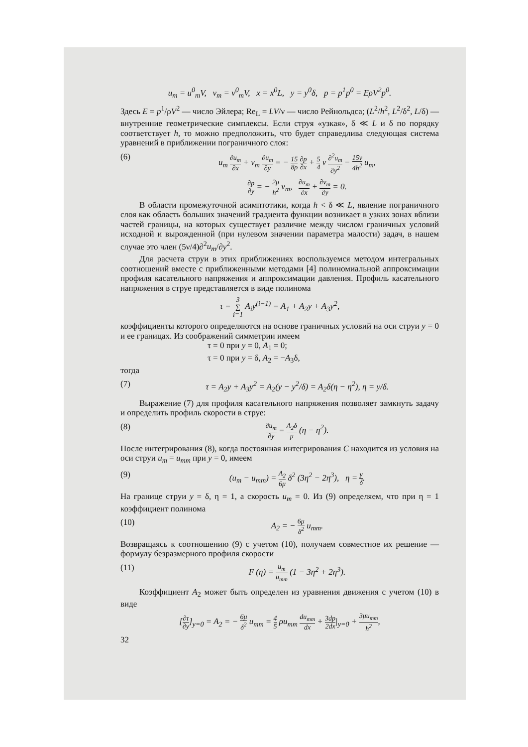u<sub>m</sub> = u<sup>0</sup><sub>m</sub>V, v<sub>m</sub> = v<sup>0</sup><sub>m</sub>V, x = x<sup>0</sup>L, y = y<sup>0</sup>δ, p = p<sup>1</sup>p<sup>0</sup> = EρV<sup>2</sup>p<sup>0</sup>.
Здесь E = p<sup>1</sup>/ρV<sup>2</sup> — число Эйлера; Re<sub>L</sub> = LV/ν — число Рейнольдса; (L<sup>2</sup>/h<sup>2</sup>, L<sup>2</sup>/δ<sup>2</sup>, L/δ) — внутренние геометрические симплексы. Если струя «узкая», δ ≪ L и δ по порядку соответствует h, то можно предположить, что будет справедлива следующая система уравнений в приближении пограничного слоя:
(6) u<sub>m</sub> ∂u<sub>m</sub> ∂x + v<sub>m</sub> ∂u<sub>m</sub> ∂y = − 15 8ρ ∂p ∂x + 5 4 ν ∂<sup>2</sup>u<sub>m</sub> ∂y<sup>2</sup> − 15ν 4h<sup>2</sup> u<sub>m</sub>,
∂p ∂y = − 2μ h<sup>2</sup> v<sub>m</sub>, ∂u<sub>m</sub> ∂x + ∂v<sub>m</sub> ∂y = 0.
В области промежуточной асимптотики, когда h < δ ≪ L, явление пограничного слоя как область больших значений градиента функции возникает в узких зонах вблизи частей границы, на которых существует различие между числом граничных условий исходной и вырожденной (при нулевом значении параметра малости) задач, в нашем случае это член (5ν/4)∂<sup>2</sup>u<sub>m</sub>/∂y<sup>2</sup>.
Для расчета струи в этих приближениях воспользуемся методом интегральных соотношений вместе с приближенными методами [4] полиномиальной аппроксимации профиля касательного напряжения и аппроксимации давления. Профиль касательного напряжения в струе представляется в виде полинома
τ = 3 ∑ i=1 A<sub>i</sub>y<sup>(i−1)</sup> = A<sub>1</sub> + A<sub>2</sub>y + A<sub>3</sub>y<sup>2</sup>,
коэффициенты которого определяются на основе граничных условий на оси струи y = 0 и ее границах. Из соображений симметрии имеем
τ = 0 при y = 0, A<sub>1</sub> = 0;
τ = 0 при y = δ, A<sub>2</sub> = −A<sub>3</sub>δ,
тогда
(7) τ = A<sub>2</sub>y + A<sub>3</sub>y<sup>2</sup> = A<sub>2</sub>(y − y<sup>2</sup>/δ) = A<sub>2</sub>δ(η − η<sup>2</sup>), η = y/δ.
Выражение (7) для профиля касательного напряжения позволяет замкнуть задачу и определить профиль скорости в струе:
(8) ∂u<sub>m</sub> ∂y = A<sub>2</sub>δ μ (η − η<sup>2</sup>).
После интегрирования (8), когда постоянная интегрирования C находится из условия на оси струи u<sub>m</sub> = u<sub>mm</sub> при y = 0, имеем
(9) (u<sub>m</sub> − u<sub>mm</sub>) = A<sub>2</sub> 6μ δ<sup>2</sup> (3η<sup>2</sup> − 2η<sup>3</sup>), η = y δ.
На границе струи y = δ, η = 1, а скорость u<sub>m</sub> = 0. Из (9) определяем, что при η = 1 коэффициент полинома
(10) A<sub>2</sub> = − 6μ δ<sup>2</sup> u<sub>mm</sub>.
Возвращаясь к соотношению (9) с учетом (10), получаем совместное их решение — формулу безразмерного профиля скорости
(11) F (η) = u<sub>m</sub> u<sub>mm</sub> (1 − 3η<sup>2</sup> + 2η<sup>3</sup>).
Коэффициент A<sub>2</sub> может быть определен из уравнения движения с учетом (10) в виде
[∂τ ∂y]<sub>y=0</sub> = A<sub>2</sub> = − 6μ δ<sup>2</sup> u<sub>mm</sub> = 4 5 ρu<sub>mm</sub> du<sub>mm</sub> dx + 3dp 2dx|<sub>y=0</sub> + 3μu<sub>mm</sub> h<sup>2</sup>,
32